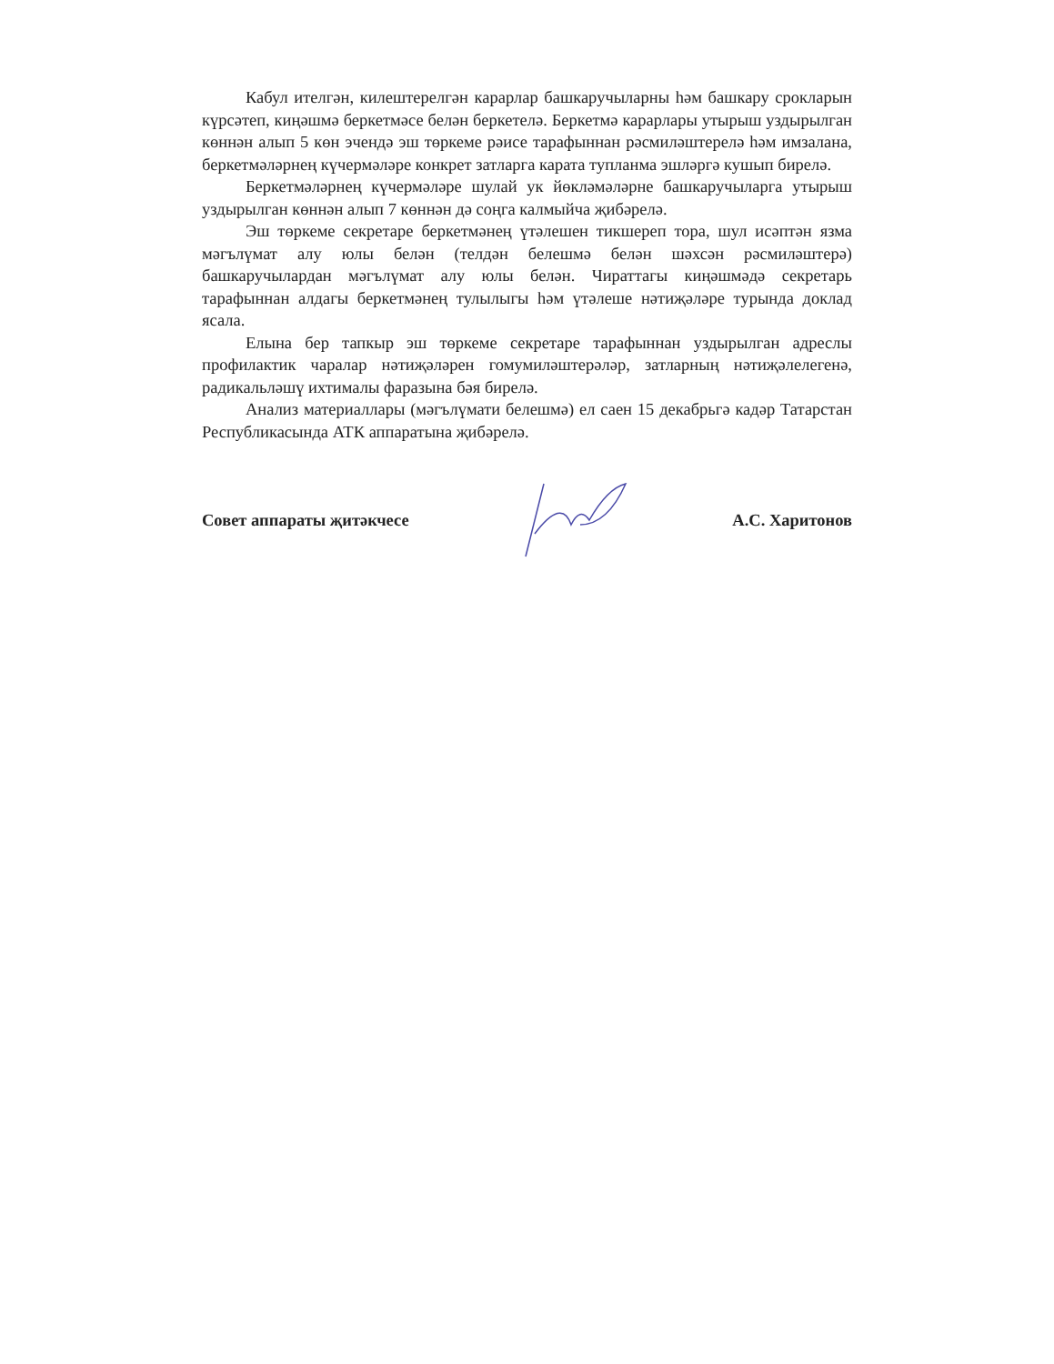Кабул ителгән, килештерелгән карарлар башкаручыларны һәм башкару срокларын күрсәтеп, киңәшмә беркетмәсе белән беркетелә. Беркетмә карарлары утырыш уздырылган көннән алып 5 көн эчендә эш төркеме рәисе тарафыннан рәсмиләштерелә һәм имзалана, беркетмәләрнең күчермәләре конкрет затларга карата тупланма эшләргә кушып бирелә.
Беркетмәләрнең күчермәләре шулай ук йөкләмәләрне башкаручыларга утырыш уздырылган көннән алып 7 көннән дә соңга калмыйча җибәрелә.
Эш төркеме секретаре беркетмәнең үтәлешен тикшереп тора, шул исәптән язма мәгълүмат алу юлы белән (телдән белешмә белән шәхсән рәсмиләштерә) башкаручылардан мәгълүмат алу юлы белән. Чираттагы киңәшмәдә секретарь тарафыннан алдагы беркетмәнең тулылыгы һәм үтәлеше нәтиҗәләре турында доклад ясала.
Елына бер тапкыр эш төркеме секретаре тарафыннан уздырылган адреслы профилактик чаралар нәтиҗәләрен гомумиләштерәләр, затларның нәтиҗәлелегенә, радикальләшү ихтималы фаразына бәя бирелә.
Анализ материаллары (мәгълүмати белешмә) ел саен 15 декабрьгә кадәр Татарстан Республикасында АТК аппаратына җибәрелә.
Совет аппараты җитәкчесе А.С. Харитонов